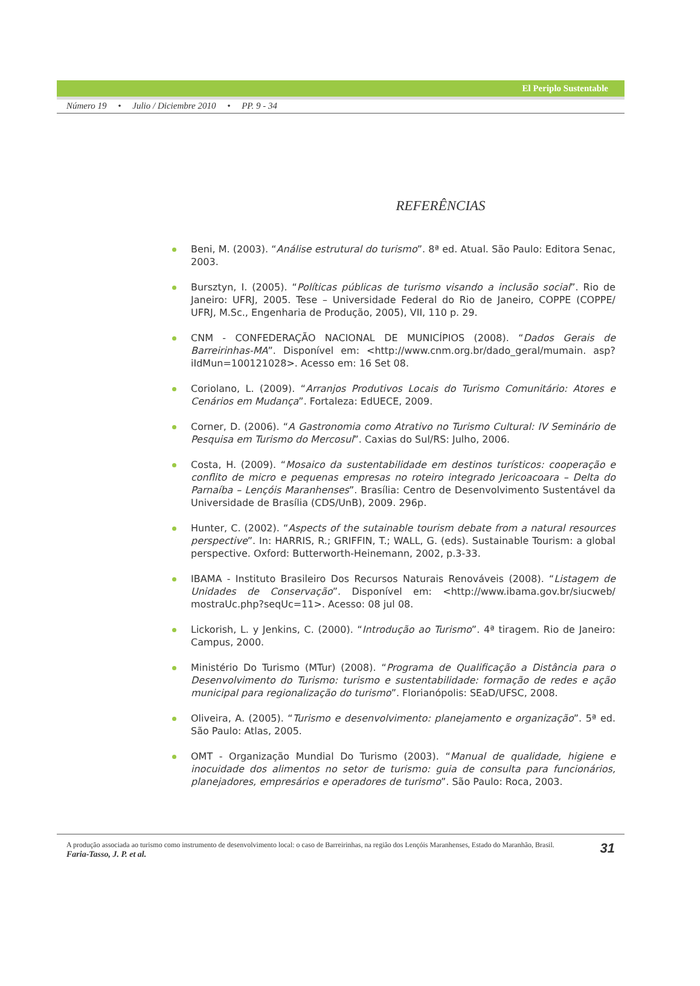El Periplo Sustentable
Número 19 • Julio / Diciembre 2010 • PP. 9 - 34
REFERÊNCIAS
Beni, M. (2003). “Análise estrutural do turismo”. 8ª ed. Atual. São Paulo: Editora Senac, 2003.
Bursztyn, I. (2005). “Políticas públicas de turismo visando a inclusão social”. Rio de Janeiro: UFRJ, 2005. Tese – Universidade Federal do Rio de Janeiro, COPPE (COPPE/ UFRJ, M.Sc., Engenharia de Produção, 2005), VII, 110 p. 29.
CNM - CONFEDERAÇÃO NACIONAL DE MUNICÍPIOS (2008). “Dados Gerais de Barreirinhas-MA”. Disponível em: <http://www.cnm.org.br/dado_geral/mumain. asp?iIdMun=100121028>. Acesso em: 16 Set 08.
Coriolano, L. (2009). “Arranjos Produtivos Locais do Turismo Comunitário: Atores e Cenários em Mudança”. Fortaleza: EdUECE, 2009.
Corner, D. (2006). “A Gastronomia como Atrativo no Turismo Cultural: IV Seminário de Pesquisa em Turismo do Mercosul”. Caxias do Sul/RS: Julho, 2006.
Costa, H. (2009). “Mosaico da sustentabilidade em destinos turísticos: cooperação e conflito de micro e pequenas empresas no roteiro integrado Jericoacoara – Delta do Parnaíba – Lençóis Maranhenses”. Brasília: Centro de Desenvolvimento Sustentável da Universidade de Brasília (CDS/UnB), 2009. 296p.
Hunter, C. (2002). “Aspects of the sutainable tourism debate from a natural resources perspective”. In: HARRIS, R.; GRIFFIN, T.; WALL, G. (eds). Sustainable Tourism: a global perspective. Oxford: Butterworth-Heinemann, 2002, p.3-33.
IBAMA - Instituto Brasileiro Dos Recursos Naturais Renováveis (2008). “Listagem de Unidades de Conservação”. Disponível em: <http://www.ibama.gov.br/siucweb/ mostraUc.php?seqUc=11>. Acesso: 08 jul 08.
Lickorish, L. y Jenkins, C. (2000). “Introdução ao Turismo”. 4ª tiragem. Rio de Janeiro: Campus, 2000.
Ministério Do Turismo (MTur) (2008). “Programa de Qualificação a Distância para o Desenvolvimento do Turismo: turismo e sustentabilidade: formação de redes e ação municipal para regionalização do turismo”. Florianópolis: SEaD/UFSC, 2008.
Oliveira, A. (2005). “Turismo e desenvolvimento: planejamento e organização”. 5ª ed. São Paulo: Atlas, 2005.
OMT - Organização Mundial Do Turismo (2003). “Manual de qualidade, higiene e inocuidade dos alimentos no setor de turismo: guia de consulta para funcionários, planejadores, empresários e operadores de turismo”. São Paulo: Roca, 2003.
A produção associada ao turismo como instrumento de desenvolvimento local: o caso de Barreirinhas, na região dos Lençóis Maranhenses, Estado do Maranhão, Brasil.
Faria-Tasso, J. P. et al.
31